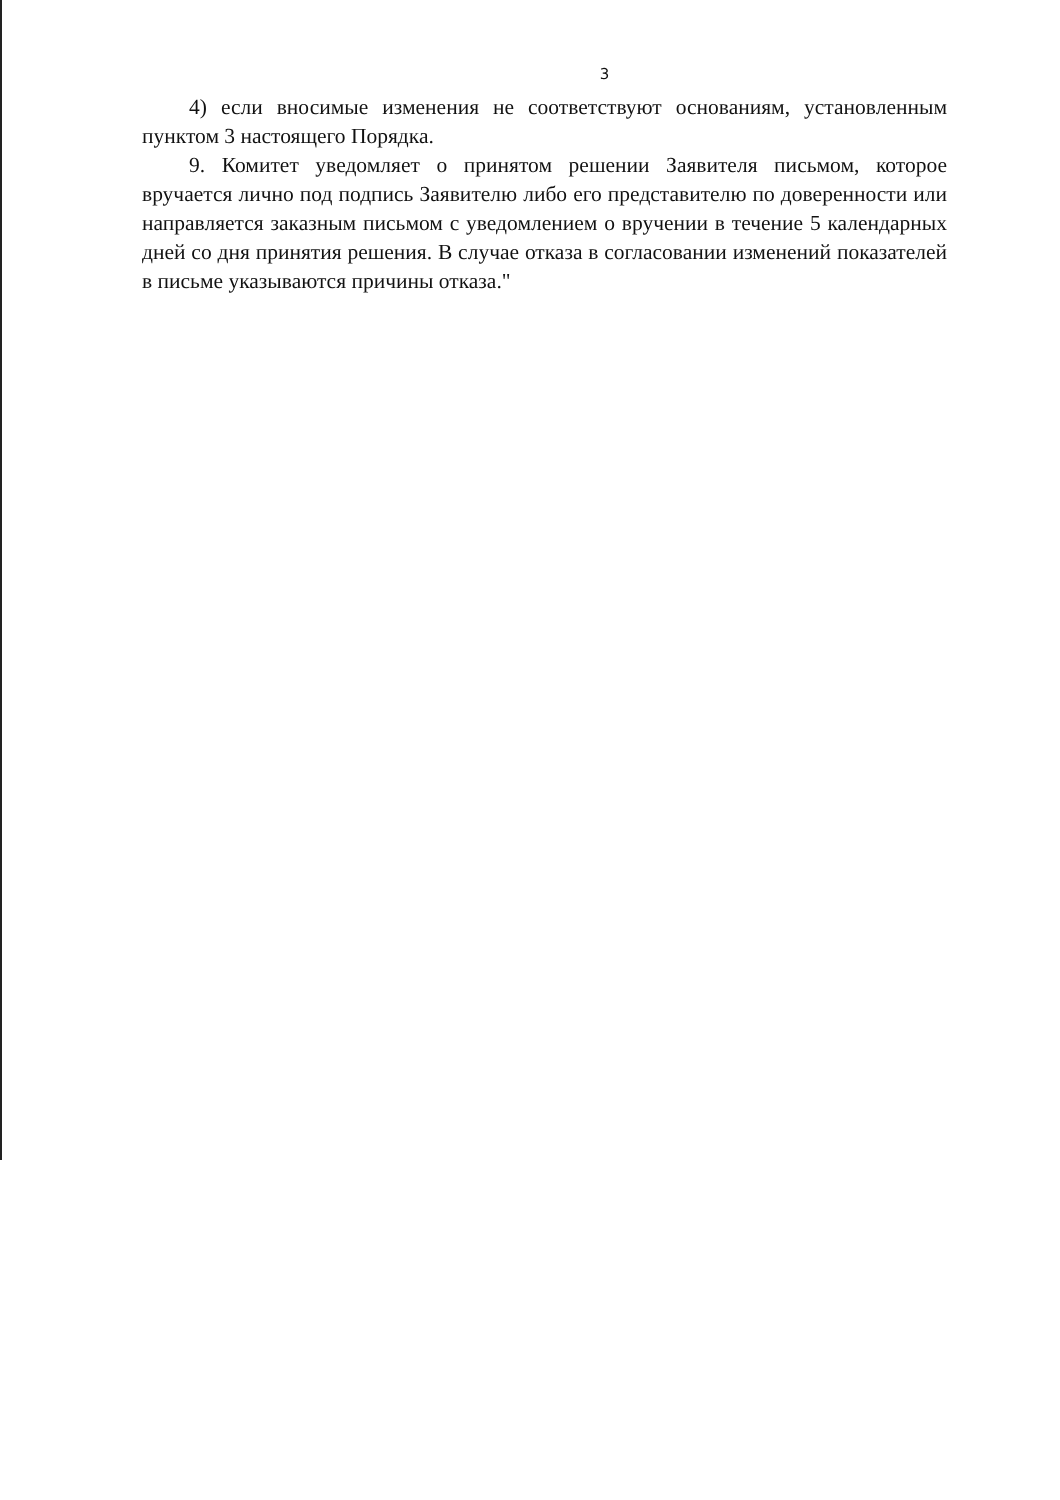3
4) если вносимые изменения не соответствуют основаниям, установленным пунктом 3 настоящего Порядка.
9. Комитет уведомляет о принятом решении Заявителя письмом, которое вручается лично под подпись Заявителю либо его представителю по доверенности или направляется заказным письмом с уведомлением о вручении в течение 5 календарных дней со дня принятия решения. В случае отказа в согласовании изменений показателей в письме указываются причины отказа."